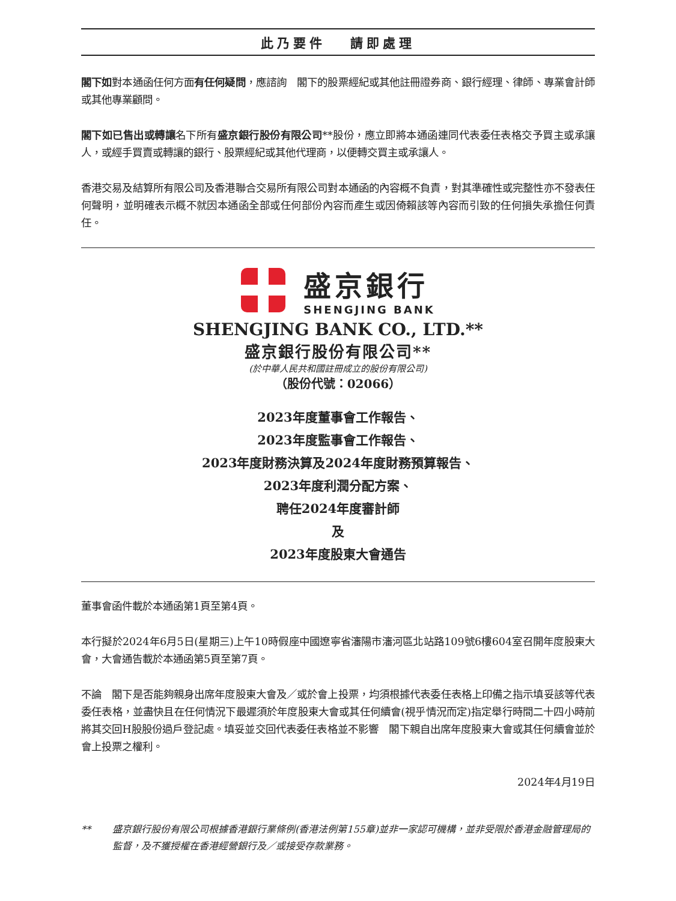此乃要件　 請即處理
閣下如對本通函任何方面有任何疑問，應諮詢　閣下的股票經紀或其他註冊證券商、銀行經理、律師、專業會計師或其他專業顧問。
閣下如已售出或轉讓名下所有盛京銀行股份有限公司**股份，應立即將本通函連同代表委任表格交予買主或承讓人，或經手買賣或轉讓的銀行、股票經紀或其他代理商，以便轉交買主或承讓人。
香港交易及結算所有限公司及香港聯合交易所有限公司對本通函的內容概不負責，對其準確性或完整性亦不發表任何聲明，並明確表示概不就因本通函全部或任何部份內容而產生或因倚賴該等內容而引致的任何損失承擔任何責任。
盛京銀行
SHENGJING BANK
SHENGJING BANK CO., LTD.**
盛京銀行股份有限公司**
(於中華人民共和國註冊成立的股份有限公司)
（股份代號：02066）
2023年度董事會工作報告、
2023年度監事會工作報告、
2023年度財務決算及2024年度財務預算報告、
2023年度利潤分配方案、
聘任2024年度審計師
及
2023年度股東大會通告
董事會函件載於本通函第1頁至第4頁。
本行擬於2024年6月5日(星期三)上午10時假座中國遼寧省瀋陽市瀋河區北站路109號6樓604室召開年度股東大會，大會通告載於本通函第5頁至第7頁。
不論　閣下是否能夠親身出席年度股東大會及／或於會上投票，均須根據代表委任表格上印備之指示填妥該等代表委任表格，並盡快且在任何情況下最遲須於年度股東大會或其任何續會(視乎情況而定)指定舉行時間二十四小時前將其交回H股股份過戶登記處。填妥並交回代表委任表格並不影響　閣下親自出席年度股東大會或其任何續會並於會上投票之權利。
2024年4月19日
** 盛京銀行股份有限公司根據香港銀行業條例(香港法例第155章)並非一家認可機構，並非受限於香港金融管理局的監督，及不獲授權在香港經營銀行及／或接受存款業務。